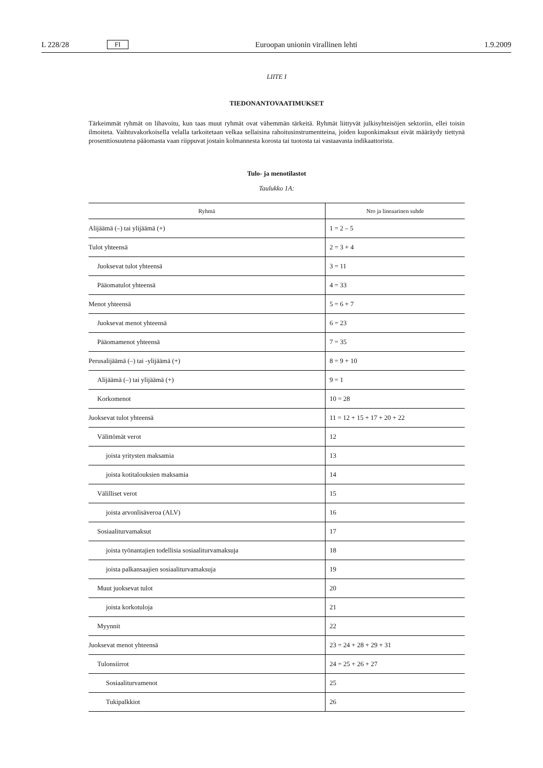L 228/28 FI Euroopan unionin virallinen lehti 1.9.2009
LIITE I
TIEDONANTOVAATIMUKSET
Tärkeimmät ryhmät on lihavoitu, kun taas muut ryhmät ovat vähemmän tärkeitä. Ryhmät liittyvät julkisyhteisöjen sektoriin, ellei toisin ilmoiteta. Vaihtuvakorkoisella velalla tarkoitetaan velkaa sellaisina rahoitusinstrumentteina, joiden kuponkimaksut eivät määräydy tiettynä prosenttiosuutena pääomasta vaan riippuvat jostain kolmannesta korosta tai tuotosta tai vastaavasta indikaattorista.
Tulo- ja menotilastot
Taulukko 1A:
| Ryhmä | Nro ja lineaarinen suhde |
| --- | --- |
| Alijäämä (–) tai ylijäämä (+) | 1 = 2 – 5 |
| Tulot yhteensä | 2 = 3 + 4 |
| Juoksevat tulot yhteensä | 3 = 11 |
| Pääomatulot yhteensä | 4 = 33 |
| Menot yhteensä | 5 = 6 + 7 |
| Juoksevat menot yhteensä | 6 = 23 |
| Pääomamenot yhteensä | 7 = 35 |
| Perusalijäämä (–) tai -ylijäämä (+) | 8 = 9 + 10 |
| Alijäämä (–) tai ylijäämä (+) | 9 = 1 |
| Korkomenot | 10 = 28 |
| Juoksevat tulot yhteensä | 11 = 12 + 15 + 17 + 20 + 22 |
| Välittömät verot | 12 |
| joista yritysten maksamia | 13 |
| joista kotitalouksien maksamia | 14 |
| Välilliset verot | 15 |
| joista arvonlisäveroa (ALV) | 16 |
| Sosiaaliturvamaksut | 17 |
| joista työnantajien todellisia sosiaaliturvamaksuja | 18 |
| joista palkansaajien sosiaaliturvamaksuja | 19 |
| Muut juoksevat tulot | 20 |
| joista korkotuloja | 21 |
| Myynnit | 22 |
| Juoksevat menot yhteensä | 23 = 24 + 28 + 29 + 31 |
| Tulonsiirrot | 24 = 25 + 26 + 27 |
| Sosiaaliturvamenot | 25 |
| Tukipalkkiot | 26 |